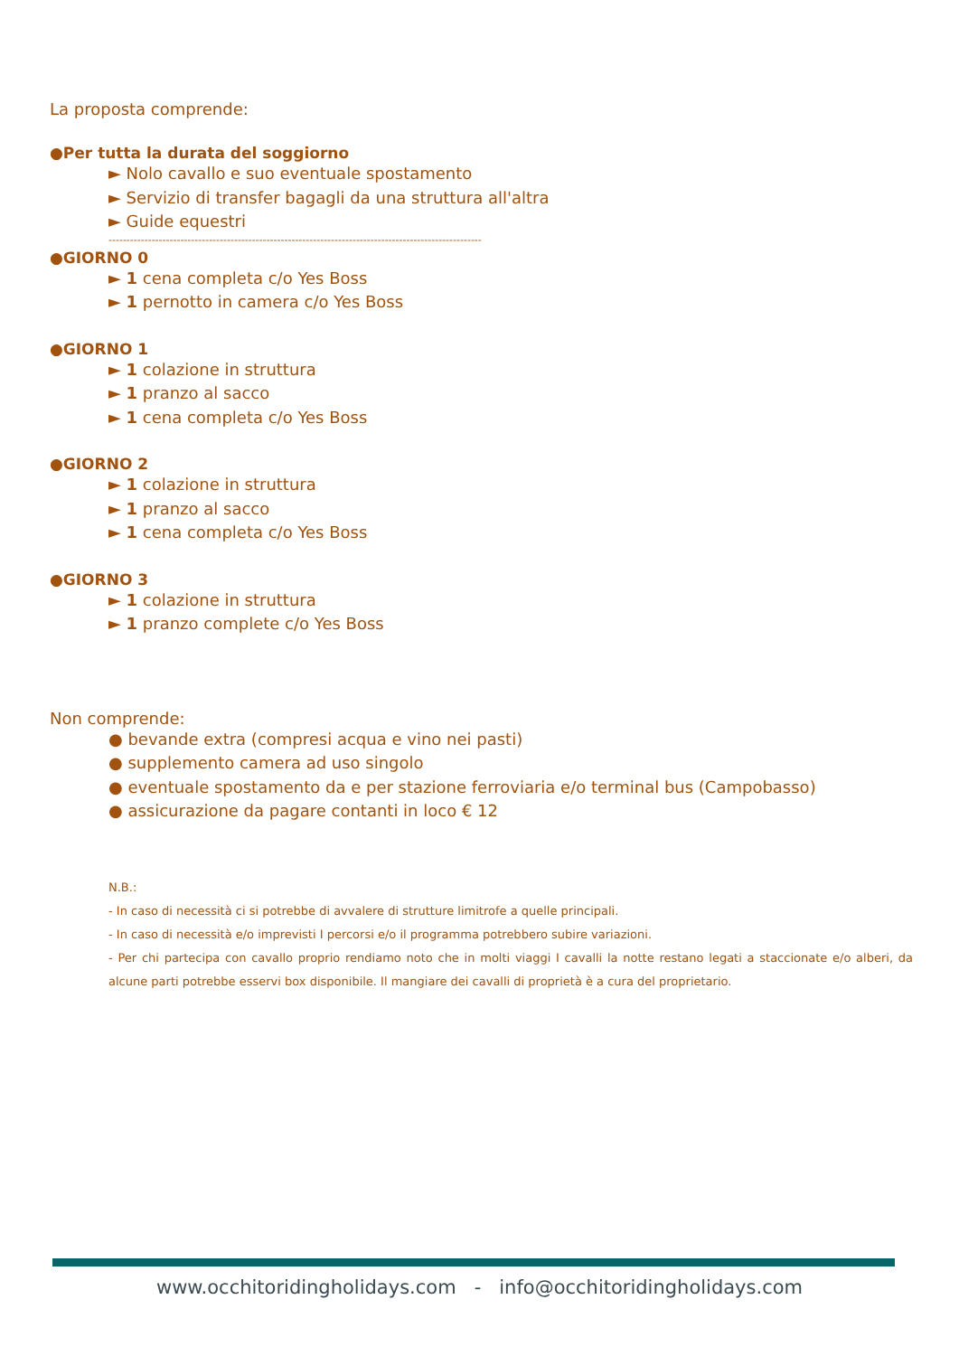La proposta comprende:
●Per tutta la durata del soggiorno
► Nolo cavallo e suo eventuale spostamento
► Servizio di transfer bagagli da una struttura all'altra
► Guide equestri
--------------------------------------------------------------------------------------------------------
●GIORNO 0
► 1 cena completa c/o Yes Boss
► 1 pernotto in camera c/o Yes Boss
●GIORNO 1
► 1 colazione in struttura
► 1 pranzo al sacco
► 1 cena completa c/o Yes Boss
●GIORNO 2
► 1 colazione in struttura
► 1 pranzo al sacco
► 1 cena completa c/o Yes Boss
●GIORNO 3
► 1 colazione in struttura
► 1 pranzo complete c/o Yes Boss
Non comprende:
● bevande extra (compresi acqua e vino nei pasti)
● supplemento camera ad uso singolo
● eventuale spostamento da e per stazione ferroviaria e/o terminal bus (Campobasso)
● assicurazione da pagare contanti in loco € 12
N.B.:
- In caso di necessità ci si potrebbe di avvalere di strutture limitrofe a quelle principali.
- In caso di necessità e/o imprevisti I percorsi e/o il programma potrebbero subire variazioni.
- Per chi partecipa con cavallo proprio rendiamo noto che in molti viaggi I cavalli la notte restano legati a staccionate e/o alberi, da alcune parti potrebbe esservi box disponibile. Il mangiare dei cavalli di proprietà è a cura del proprietario.
www.occhitoridingholidays.com - info@occhitoridingholidays.com